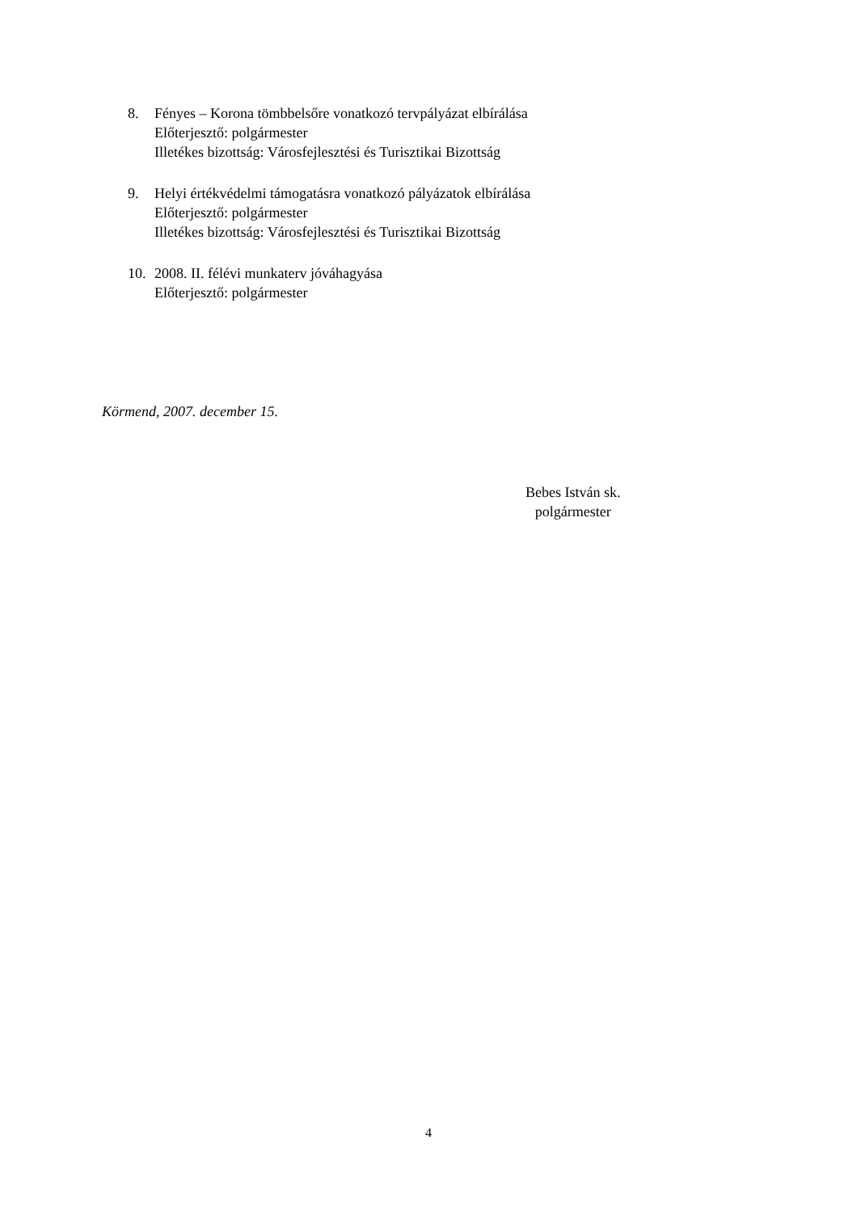8. Fényes – Korona tömbbelsőre vonatkozó tervpályázat elbírálása
Előterjesztő: polgármester
Illetékes bizottság: Városfejlesztési és Turisztikai Bizottság
9. Helyi értékvédelmi támogatásra vonatkozó pályázatok elbírálása
Előterjesztő: polgármester
Illetékes bizottság: Városfejlesztési és Turisztikai Bizottság
10. 2008. II. félévi munkaterv jóváhagyása
Előterjesztő: polgármester
Körmend, 2007. december 15.
Bebes István sk.
polgármester
4